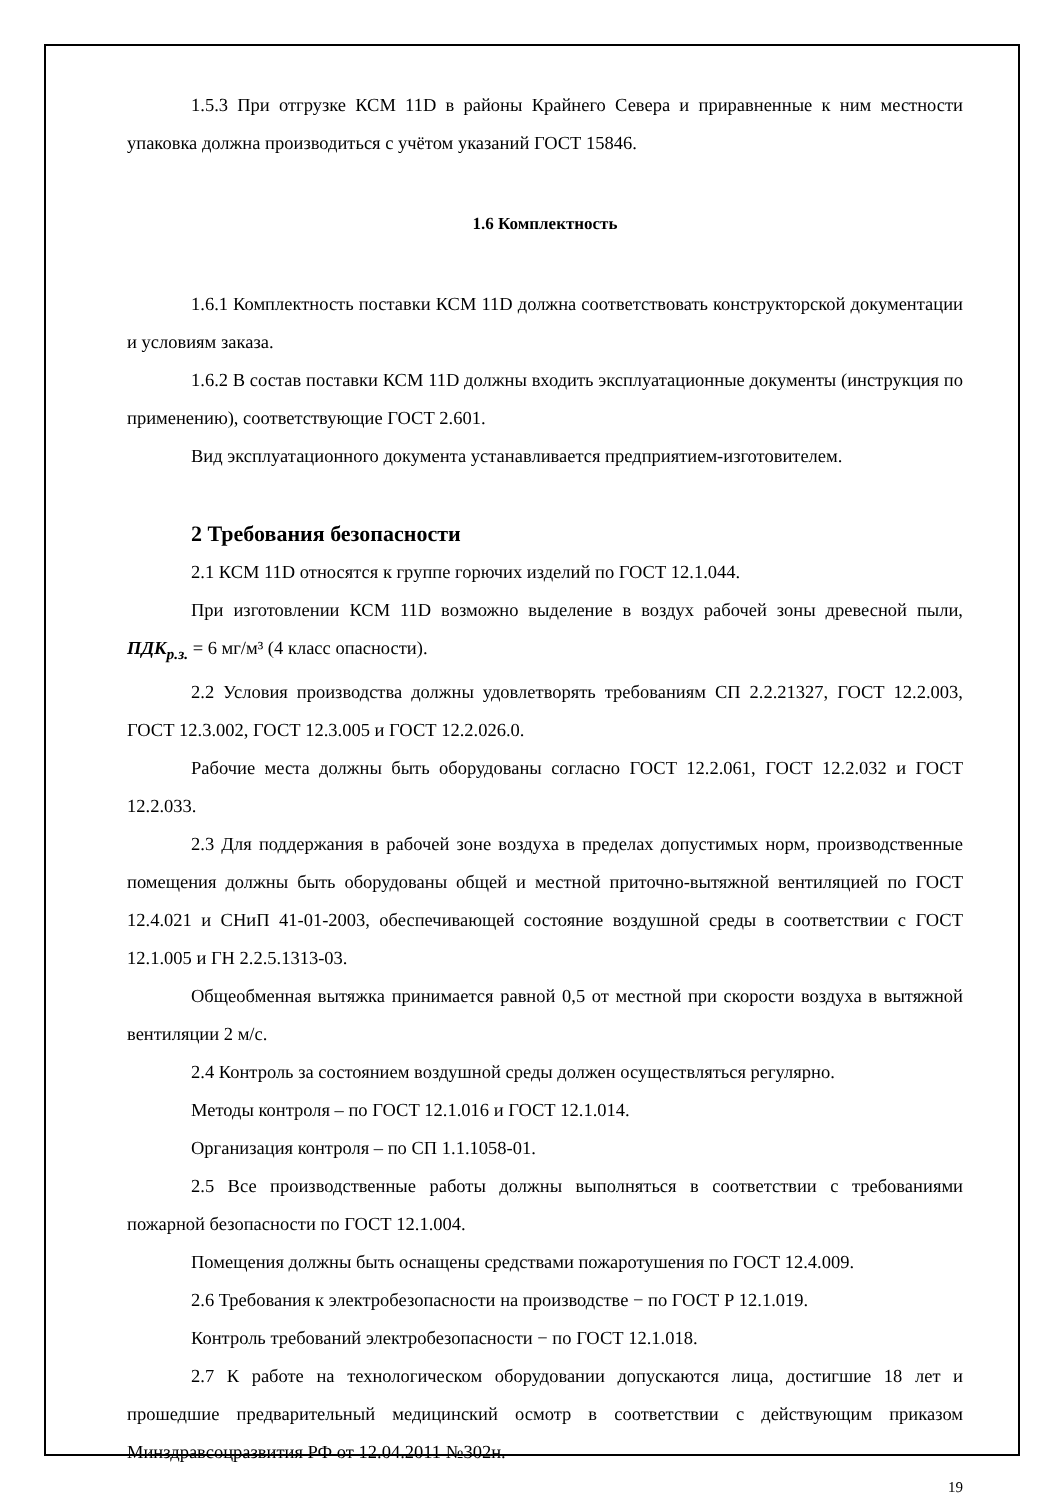1.5.3 При отгрузке КСМ 11D в районы Крайнего Севера и приравненные к ним местности упаковка должна производиться с учётом указаний ГОСТ 15846.
1.6 Комплектность
1.6.1 Комплектность поставки КСМ 11D должна соответствовать конструкторской документации и условиям заказа.
1.6.2 В состав поставки КСМ 11D должны входить эксплуатационные документы (инструкция по применению), соответствующие ГОСТ 2.601.
Вид эксплуатационного документа устанавливается предприятием-изготовителем.
2 Требования безопасности
2.1 КСМ 11D относятся к группе горючих изделий по ГОСТ 12.1.044.
При изготовлении КСМ 11D возможно выделение в воздух рабочей зоны древесной пыли, ПДК<sub>р.з.</sub> = 6 мг/м³ (4 класс опасности).
2.2 Условия производства должны удовлетворять требованиям СП 2.2.21327, ГОСТ 12.2.003, ГОСТ 12.3.002, ГОСТ 12.3.005 и ГОСТ 12.2.026.0.
Рабочие места должны быть оборудованы согласно ГОСТ 12.2.061, ГОСТ 12.2.032 и ГОСТ 12.2.033.
2.3 Для поддержания в рабочей зоне воздуха в пределах допустимых норм, производственные помещения должны быть оборудованы общей и местной приточно-вытяжной вентиляцией по ГОСТ 12.4.021 и СНиП 41-01-2003, обеспечивающей состояние воздушной среды в соответствии с ГОСТ 12.1.005 и ГН 2.2.5.1313-03.
Общеобменная вытяжка принимается равной 0,5 от местной при скорости воздуха в вытяжной вентиляции 2 м/с.
2.4 Контроль за состоянием воздушной среды должен осуществляться регулярно.
Методы контроля – по ГОСТ 12.1.016 и ГОСТ 12.1.014.
Организация контроля – по СП 1.1.1058-01.
2.5 Все производственные работы должны выполняться в соответствии с требованиями пожарной безопасности по ГОСТ 12.1.004.
Помещения должны быть оснащены средствами пожаротушения по ГОСТ 12.4.009.
2.6 Требования к электробезопасности на производстве − по ГОСТ Р 12.1.019.
Контроль требований электробезопасности − по ГОСТ 12.1.018.
2.7 К работе на технологическом оборудовании допускаются лица, достигшие 18 лет и прошедшие предварительный медицинский осмотр в соответствии с действующим приказом Минздравсоцразвития РФ от 12.04.2011 №302н.
19